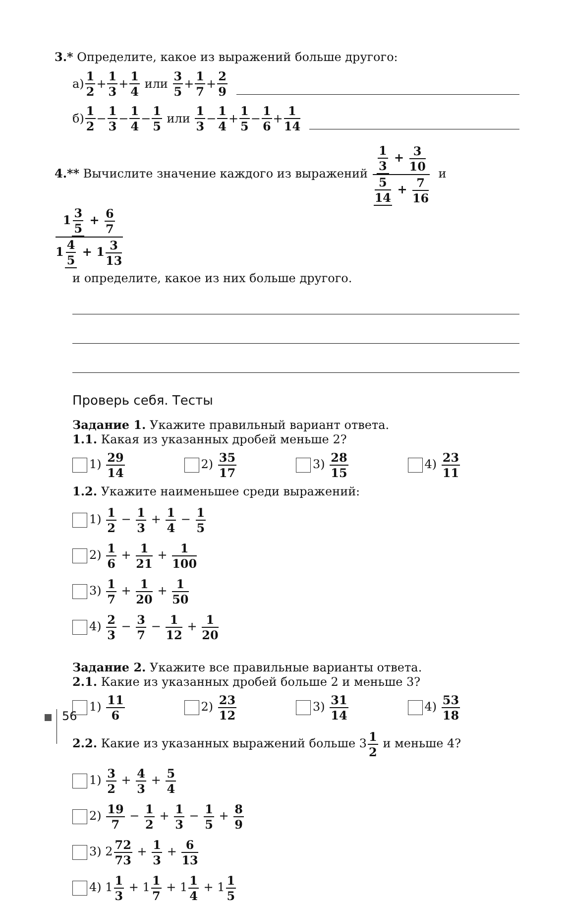3.* Определите, какое из выражений больше другого:
а) 1 2 + 1 3 + 1 4 или 3 5 + 1 7 + 2 9
б) 1 2 − 1 3 − 1 4 − 1 5 или 1 3 − 1 4 + 1 5 − 1 6 + 1 14
4.** Вычислите значение каждого из выражений 1 3 + 3 10 5 14 + 7 16 и 1 3 5 + 6 7 1 4 5 + 13 13
и определите, какое из них больше другого.
Проверь себя. Тесты
Задание 1. Укажите правильный вариант ответа.
1.1. Какая из указанных дробей меньше 2?
1) 29 14 2) 35 17 3) 28 15 4) 23 11
1.2. Укажите наименьшее среди выражений:
1) 1 2 − 1 3 + 1 4 − 1 5
2) 1 6 + 1 21 + 1 100
3) 1 7 + 1 20 + 1 50
4) 2 3 − 3 7 − 1 12 + 1 20
Задание 2. Укажите все правильные варианты ответа.
2.1. Какие из указанных дробей больше 2 и меньше 3?
1) 11 6 2) 23 12 3) 31 14 4) 53 18
2.2. Какие из указанных выражений больше 31 2 и меньше 4?
1) 3 2 + 4 3 + 5 4
2) 19 7 − 1 2 + 1 3 − 1 5 + 8 9
3) 272 73 + 1 3 + 6 13
4) 11 3 + 11 7 + 11 4 + 11 5
56